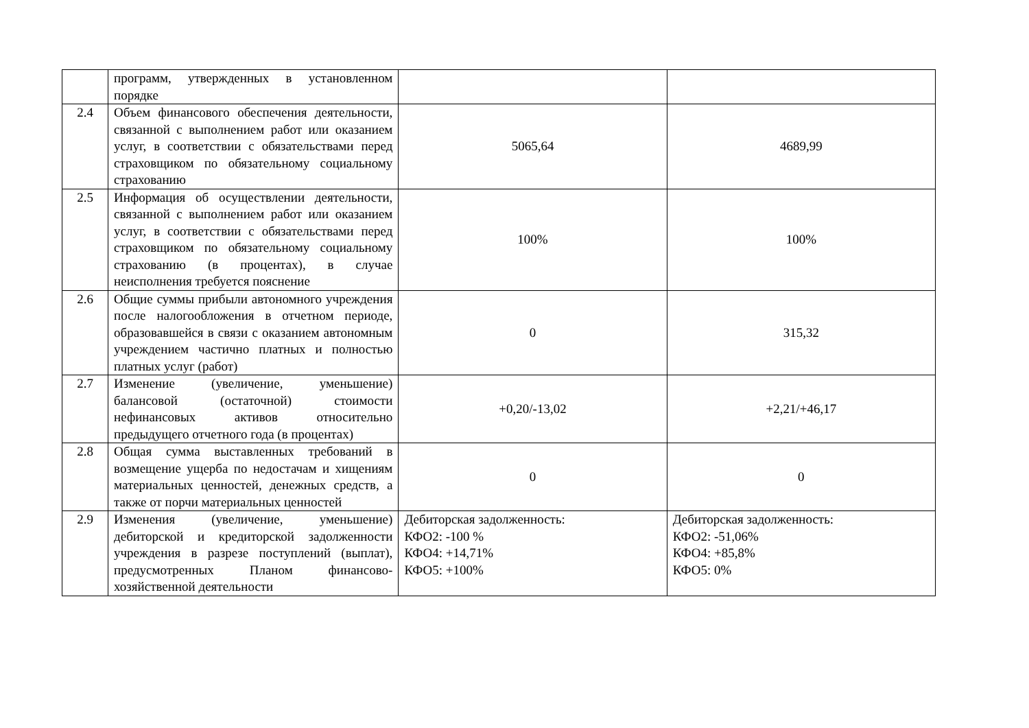| | программ, утвержденных в установленном порядке | | |
| 2.4 | Объем финансового обеспечения деятельности, связанной с выполнением работ или оказанием услуг, в соответствии с обязательствами перед страховщиком по обязательному социальному страхованию | 5065,64 | 4689,99 |
| 2.5 | Информация об осуществлении деятельности, связанной с выполнением работ или оказанием услуг, в соответствии с обязательствами перед страховщиком по обязательному социальному страхованию (в процентах), в случае неисполнения требуется пояснение | 100% | 100% |
| 2.6 | Общие суммы прибыли автономного учреждения после налогообложения в отчетном периоде, образовавшейся в связи с оказанием автономным учреждением частично платных и полностью платных услуг (работ) | 0 | 315,32 |
| 2.7 | Изменение (увеличение, уменьшение) балансовой (остаточной) стоимости нефинансовых активов относительно предыдущего отчетного года (в процентах) | +0,20/-13,02 | +2,21/+46,17 |
| 2.8 | Общая сумма выставленных требований в возмещение ущерба по недостачам и хищениям материальных ценностей, денежных средств, а также от порчи материальных ценностей | 0 | 0 |
| 2.9 | Изменения (увеличение, уменьшение) дебиторской и кредиторской задолженности учреждения в разрезе поступлений (выплат), предусмотренных Планом финансово-хозяйственной деятельности | Дебиторская задолженность: КФО2: -100 % КФО4: +14,71% КФО5: +100% | Дебиторская задолженность: КФО2: -51,06% КФО4: +85,8% КФО5: 0% |